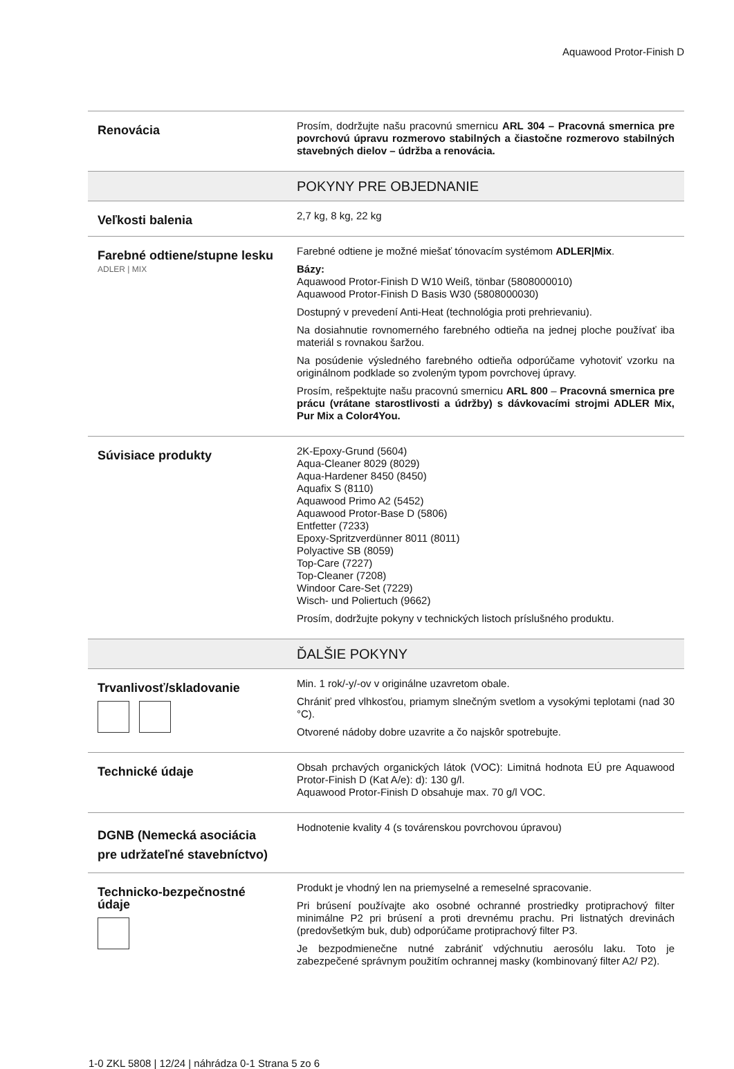Aquawood Protor-Finish D
| Renovácia | Prosím, dodržujte našu pracovnú smernicu ARL 304 – Pracovná smernica pre povrchovú úpravu rozmerovo stabilných a čiastočne rozmerovo stabilných stavebných dielov – údržba a renovácia. |
| | POKYNY PRE OBJEDNANIE |
| Veľkosti balenia | 2,7 kg, 8 kg, 22 kg |
| Farebné odtiene/stupne lesku ADLER / MIX | Farebné odtiene je možné miešať tónovacím systémom ADLER/Mix . Bázy: Aquawood Protor-Finish D W10 Weiß, tönbar (5808000010) Aquawood Protor-Finish D Basis W30 (5808000030) Dostupný v prevedení Anti-Heat (technológia proti prehrievaniu). Na dosiahnutie rovnomerného farebného odtieňa na jednej ploche používať iba materiál s rovnakou šaržou. Na posúdenie výsledného farebného odtieňa odporúčame vyhotoviť vzorku na originálnom podklade so zvoleným typom povrchovej úpravy. Prosím, rešpektujte našu pracovnú smernicu ARL 800 – Pracovná smernica pre prácu (vrátane starostlivosti a údržby) s dávkovacími strojmi ADLER Mix, Pur Mix a Color4You. |
| Súvisiace produkty | 2K-Epoxy-Grund (5604) Aqua-Cleaner 8029 (8029) Aqua-Hardener 8450 (8450) Aquafix S (8110) Aquawood Primo A2 (5452) Aquawood Protor-Base D (5806) Entfetter (7233) Epoxy-Spritzverdünner 8011 (8011) Polyactive SB (8059) Top-Care (7227) Top-Cleaner (7208) Windoor Care-Set (7229) Wisch- und Poliertuch (9662) Prosím, dodržujte pokyny v technických listoch príslušného produktu. |
| | ĎALŠIE POKYNY |
| Trvanlivosť/skladovanie | Min. 1 rok/-y/-ov v originálne uzavretom obale. Chrániť pred vlhkosťou, priamym slnečným svetlom a vysokými teplotami (nad 30 °C). Otvorené nádoby dobre uzavrite a čo najskôr spotrebujte. |
| Technické údaje | Obsah prchavých organických látok (VOC): Limitná hodnota EÚ pre Aquawood Protor-Finish D (Kat A/e): d): 130 g/l. Aquawood Protor-Finish D obsahuje max. 70 g/l VOC. |
| DGNB (Nemecká asociácia pre udržateľné stavebníctvo) | Hodnotenie kvality 4 (s továrenskou povrchovou úpravou) |
| Technicko-bezpečnostné údaje | Produkt je vhodný len na priemyselné a remeselné spracovanie. Pri brúsení používajte ako osobné ochranné prostriedky protiprachový filter minimálne P2 pri brúsení a proti drevnému prachu. Pri listnatých drevinách (predovšetkým buk, dub) odporúčame protiprachový filter P3. Je bezpodmienečne nutné zabrániť vdýchnutiu aerosólu laku. Toto je zabezpečené správnym použitím ochrannej masky (kombinovaný filter A2/ P2). |
1-0 ZKL 5808 | 12/24 | náhrádza 0-1 Strana 5 zo 6